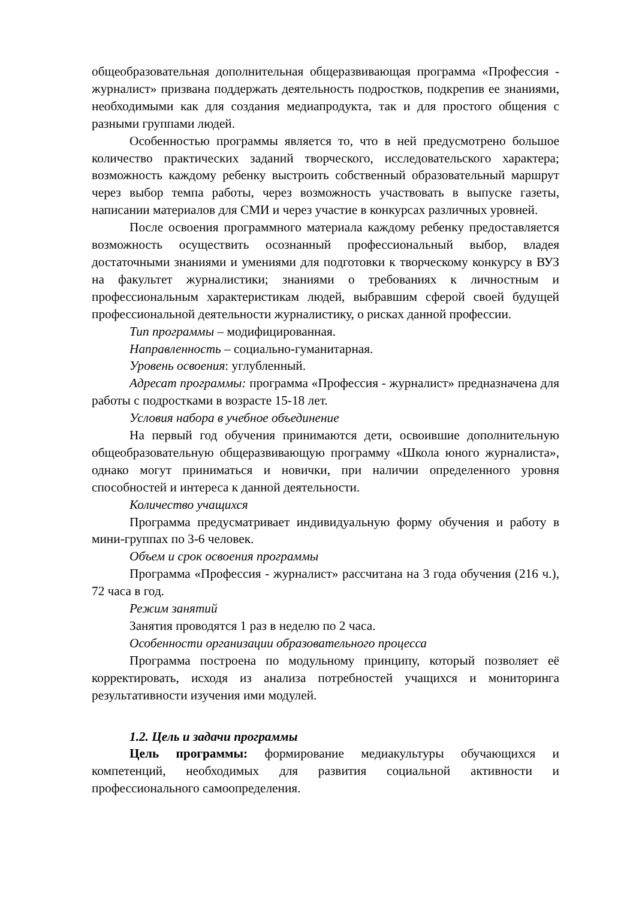общеобразовательная дополнительная общеразвивающая программа «Профессия - журналист» призвана поддержать деятельность подростков, подкрепив ее знаниями, необходимыми как для создания медиапродукта, так и для простого общения с разными группами людей.
Особенностью программы является то, что в ней предусмотрено большое количество практических заданий творческого, исследовательского характера; возможность каждому ребенку выстроить собственный образовательный маршрут через выбор темпа работы, через возможность участвовать в выпуске газеты, написании материалов для СМИ и через участие в конкурсах различных уровней.
После освоения программного материала каждому ребенку предоставляется возможность осуществить осознанный профессиональный выбор, владея достаточными знаниями и умениями для подготовки к творческому конкурсу в ВУЗ на факультет журналистики; знаниями о требованиях к личностным и профессиональным характеристикам людей, выбравшим сферой своей будущей профессиональной деятельности журналистику, о рисках данной профессии.
Тип программы – модифицированная.
Направленность – социально-гуманитарная.
Уровень освоения: углубленный.
Адресат программы: программа «Профессия - журналист» предназначена для работы с подростками в возрасте 15-18 лет.
Условия набора в учебное объединение
На первый год обучения принимаются дети, освоившие дополнительную общеобразовательную общеразвивающую программу «Школа юного журналиста», однако могут приниматься и новички, при наличии определенного уровня способностей и интереса к данной деятельности.
Количество учащихся
Программа предусматривает индивидуальную форму обучения и работу в мини-группах по 3-6 человек.
Объем и срок освоения программы
Программа «Профессия - журналист» рассчитана на 3 года обучения (216 ч.), 72 часа в год.
Режим занятий
Занятия проводятся 1 раз в неделю по 2 часа.
Особенности организации образовательного процесса
Программа построена по модульному принципу, который позволяет её корректировать, исходя из анализа потребностей учащихся и мониторинга результативности изучения ими модулей.
1.2. Цель и задачи программы
Цель программы: формирование медиакультуры обучающихся и компетенций, необходимых для развития социальной активности и профессионального самоопределения.